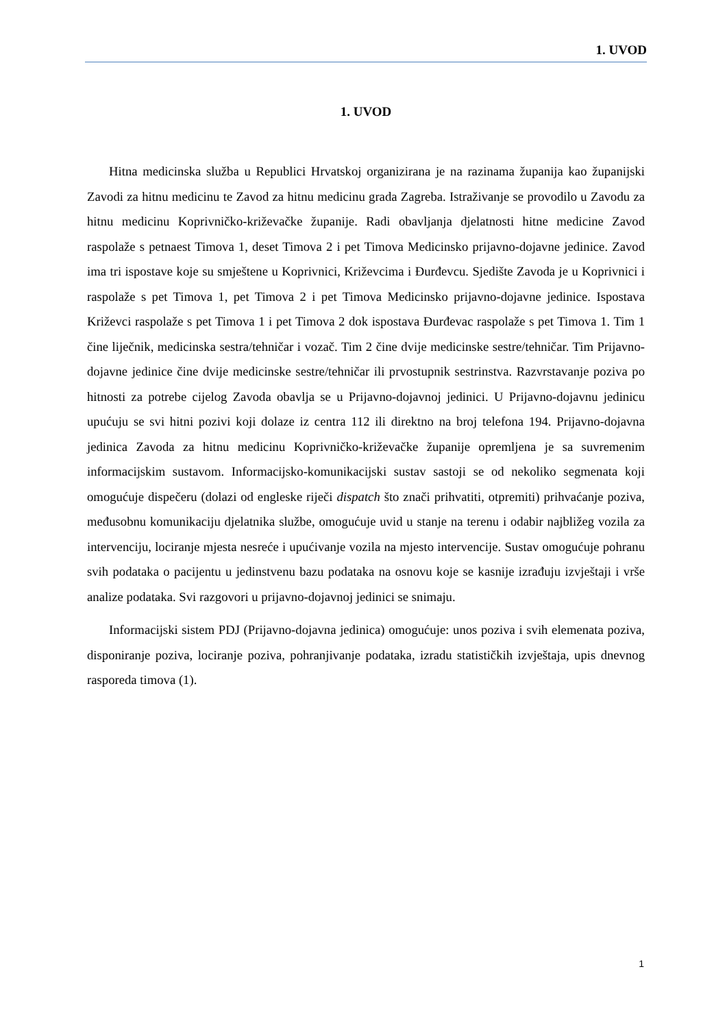1. UVOD
1. UVOD
Hitna medicinska služba u Republici Hrvatskoj organizirana je na razinama županija kao županijski Zavodi za hitnu medicinu te Zavod za hitnu medicinu grada Zagreba. Istraživanje se provodilo u Zavodu za hitnu medicinu Koprivničko-križevačke županije. Radi obavljanja djelatnosti hitne medicine Zavod raspolaže s petnaest Timova 1, deset Timova 2 i pet Timova Medicinsko prijavno-dojavne jedinice. Zavod ima tri ispostave koje su smještene u Koprivnici, Križevcima i Đurđevcu. Sjedište Zavoda je u Koprivnici i raspolaže s pet Timova 1, pet Timova 2 i pet Timova Medicinsko prijavno-dojavne jedinice. Ispostava Križevci raspolaže s pet Timova 1 i pet Timova 2 dok ispostava Đurđevac raspolaže s pet Timova 1. Tim 1 čine liječnik, medicinska sestra/tehničar i vozač. Tim 2 čine dvije medicinske sestre/tehničar. Tim Prijavno-dojavne jedinice čine dvije medicinske sestre/tehničar ili prvostupnik sestrinstva. Razvrstavanje poziva po hitnosti za potrebe cijelog Zavoda obavlja se u Prijavno-dojavnoj jedinici. U Prijavno-dojavnu jedinicu upućuju se svi hitni pozivi koji dolaze iz centra 112 ili direktno na broj telefona 194. Prijavno-dojavna jedinica Zavoda za hitnu medicinu Koprivničko-križevačke županije opremljena je sa suvremenim informacijskim sustavom. Informacijsko-komunikacijski sustav sastoji se od nekoliko segmenata koji omogućuje dispečeru (dolazi od engleske riječi dispatch što znači prihvatiti, otpremiti) prihvaćanje poziva, međusobnu komunikaciju djelatnika službe, omogućuje uvid u stanje na terenu i odabir najbližeg vozila za intervenciju, lociranje mjesta nesreće i upućivanje vozila na mjesto intervencije. Sustav omogućuje pohranu svih podataka o pacijentu u jedinstvenu bazu podataka na osnovu koje se kasnije izrađuju izvještaji i vrše analize podataka. Svi razgovori u prijavno-dojavnoj jedinici se snimaju.
Informacijski sistem PDJ (Prijavno-dojavna jedinica) omogućuje: unos poziva i svih elemenata poziva, disponiranje poziva, lociranje poziva, pohranjivanje podataka, izradu statističkih izvještaja, upis dnevnog rasporeda timova (1).
1